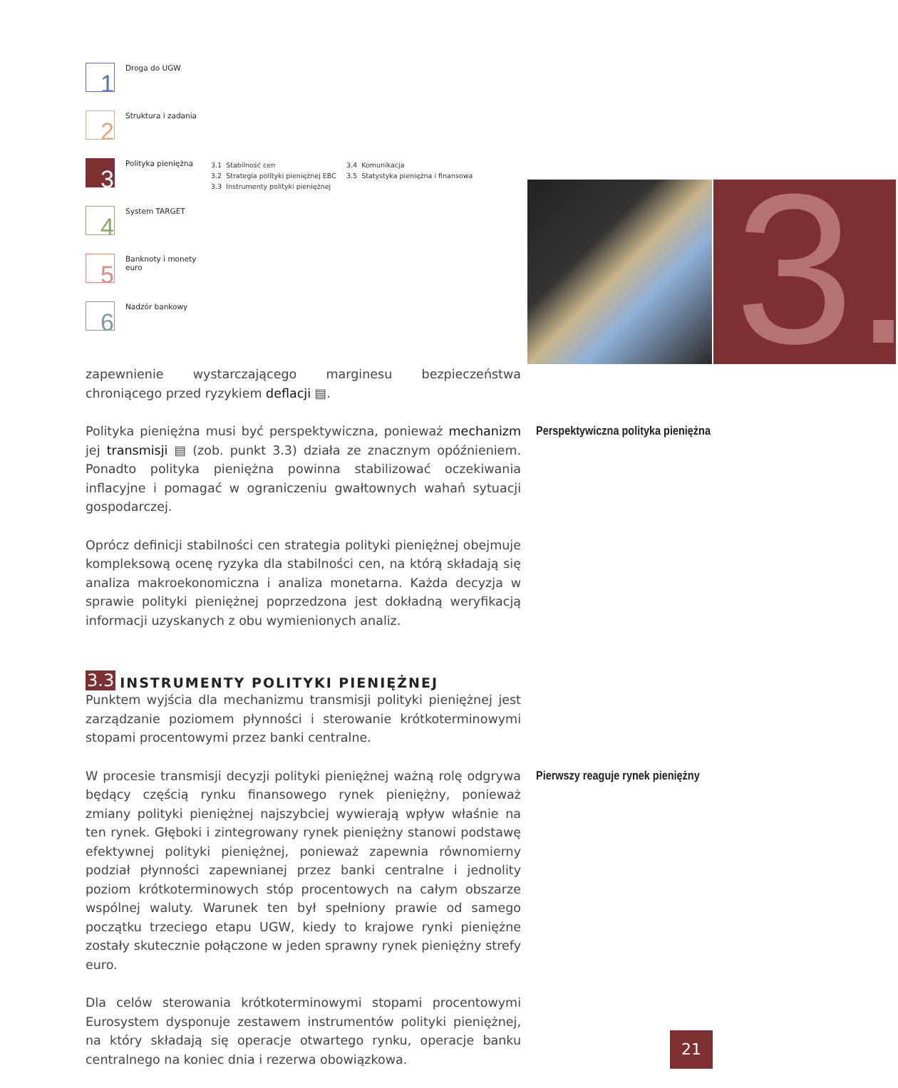1
Droga do UGW
2
Struktura i zadania
3
Polityka pieniężna
3.1 Stabilność cen
3.2 Strategia polityki pieniężnej EBC
3.3 Instrumenty polityki pieniężnej
3.4 Komunikacja
3.5 Statystyka pieniężna i finansowa
4
System TARGET
5
Banknoty i monety euro
6
Nadzór bankowy
3.
zapewnienie wystarczającego marginesu bezpieczeństwa chroniącego przed ryzykiem deflacji ▤.
Polityka pieniężna musi być perspektywiczna, ponieważ mechanizm jej transmisji ▤ (zob. punkt 3.3) działa ze znacznym opóźnieniem. Ponadto polityka pieniężna powinna stabilizować oczekiwania inflacyjne i pomagać w ograniczeniu gwałtownych wahań sytuacji gospodarczej.
Perspektywiczna polityka pieniężna
Oprócz definicji stabilności cen strategia polityki pieniężnej obejmuje kompleksową ocenę ryzyka dla stabilności cen, na którą składają się analiza makroekonomiczna i analiza monetarna. Każda decyzja w sprawie polityki pieniężnej poprzedzona jest dokładną weryfikacją informacji uzyskanych z obu wymienionych analiz.
3.3 INSTRUMENTY POLITYKI PIENIĘŻNEJ
Punktem wyjścia dla mechanizmu transmisji polityki pieniężnej jest zarządzanie poziomem płynności i sterowanie krótkoterminowymi stopami procentowymi przez banki centralne.
W procesie transmisji decyzji polityki pieniężnej ważną rolę odgrywa będący częścią rynku finansowego rynek pieniężny, ponieważ zmiany polityki pieniężnej najszybciej wywierają wpływ właśnie na ten rynek. Głęboki i zintegrowany rynek pieniężny stanowi podstawę efektywnej polityki pieniężnej, ponieważ zapewnia równomierny podział płynności zapewnianej przez banki centralne i jednolity poziom krótkoterminowych stóp procentowych na całym obszarze wspólnej waluty. Warunek ten był spełniony prawie od samego początku trzeciego etapu UGW, kiedy to krajowe rynki pieniężne zostały skutecznie połączone w jeden sprawny rynek pieniężny strefy euro.
Pierwszy reaguje rynek pieniężny
Dla celów sterowania krótkoterminowymi stopami procentowymi Eurosystem dysponuje zestawem instrumentów polityki pieniężnej, na który składają się operacje otwartego rynku, operacje banku centralnego na koniec dnia i rezerwa obowiązkowa.
21